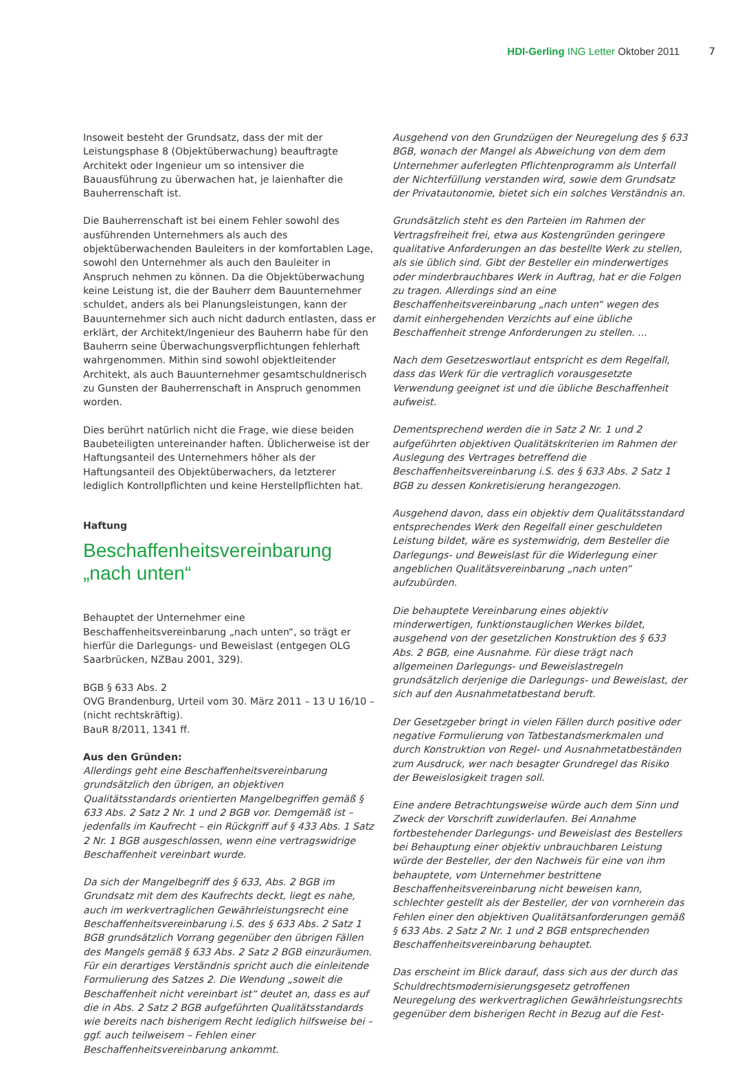HDI-Gerling ING Letter Oktober 2011
7
Insoweit besteht der Grundsatz, dass der mit der Leistungsphase 8 (Objektüberwachung) beauftragte Architekt oder Ingenieur um so intensiver die Bauausführung zu überwachen hat, je laienhafter die Bauherrenschaft ist.
Die Bauherrenschaft ist bei einem Fehler sowohl des ausführenden Unternehmers als auch des objektüberwachenden Bauleiters in der komfortablen Lage, sowohl den Unternehmer als auch den Bauleiter in Anspruch nehmen zu können. Da die Objektüberwachung keine Leistung ist, die der Bauherr dem Bauunternehmer schuldet, anders als bei Planungsleistungen, kann der Bauunternehmer sich auch nicht dadurch entlasten, dass er erklärt, der Architekt/Ingenieur des Bauherrn habe für den Bauherrn seine Überwachungsverpflichtungen fehlerhaft wahrgenommen. Mithin sind sowohl objektleitender Architekt, als auch Bauunternehmer gesamtschuldnerisch zu Gunsten der Bauherrenschaft in Anspruch genommen worden.
Dies berührt natürlich nicht die Frage, wie diese beiden Baubeteiligten untereinander haften. Üblicherweise ist der Haftungsanteil des Unternehmers höher als der Haftungsanteil des Objektüberwachers, da letzterer lediglich Kontrollpflichten und keine Herstellpflichten hat.
Haftung
Beschaffenheitsvereinbarung
„nach unten“
Behauptet der Unternehmer eine Beschaffenheitsvereinbarung „nach unten“, so trägt er hierfür die Darlegungs- und Beweislast (entgegen OLG Saarbrücken, NZBau 2001, 329).
BGB § 633 Abs. 2
OVG Brandenburg, Urteil vom 30. März 2011 – 13 U 16/10 – (nicht rechtskräftig).
BauR 8/2011, 1341 ff.
Aus den Gründen:
Allerdings geht eine Beschaffenheitsvereinbarung grundsätzlich den übrigen, an objektiven Qualitätsstandards orientierten Mangelbegriffen gemäß § 633 Abs. 2 Satz 2 Nr. 1 und 2 BGB vor. Demgemäß ist – jedenfalls im Kaufrecht – ein Rückgriff auf § 433 Abs. 1 Satz 2 Nr. 1 BGB ausgeschlossen, wenn eine vertragswidrige Beschaffenheit vereinbart wurde.
Da sich der Mangelbegriff des § 633, Abs. 2 BGB im Grundsatz mit dem des Kaufrechts deckt, liegt es nahe, auch im werkvertraglichen Gewährleistungsrecht eine Beschaffenheitsvereinbarung i.S. des § 633 Abs. 2 Satz 1 BGB grundsätzlich Vorrang gegenüber den übrigen Fällen des Mangels gemäß § 633 Abs. 2 Satz 2 BGB einzuräumen. Für ein derartiges Verständnis spricht auch die einleitende Formulierung des Satzes 2. Die Wendung „soweit die Beschaffenheit nicht vereinbart ist“ deutet an, dass es auf die in Abs. 2 Satz 2 BGB aufgeführten Qualitätsstandards wie bereits nach bisherigem Recht lediglich hilfsweise bei – ggf. auch teilweisem – Fehlen einer Beschaffenheitsvereinbarung ankommt.
Ausgehend von den Grundzügen der Neuregelung des § 633 BGB, wonach der Mangel als Abweichung von dem dem Unternehmer auferlegten Pflichtenprogramm als Unterfall der Nichterfüllung verstanden wird, sowie dem Grundsatz der Privatautonomie, bietet sich ein solches Verständnis an.
Grundsätzlich steht es den Parteien im Rahmen der Vertragsfreiheit frei, etwa aus Kostengründen geringere qualitative Anforderungen an das bestellte Werk zu stellen, als sie üblich sind. Gibt der Besteller ein minderwertiges oder minderbrauchbares Werk in Auftrag, hat er die Folgen zu tragen. Allerdings sind an eine Beschaffenheitsvereinbarung „nach unten“ wegen des damit einhergehenden Verzichts auf eine übliche Beschaffenheit strenge Anforderungen zu stellen. ...
Nach dem Gesetzeswortlaut entspricht es dem Regelfall, dass das Werk für die vertraglich vorausgesetzte Verwendung geeignet ist und die übliche Beschaffenheit aufweist.
Dementsprechend werden die in Satz 2 Nr. 1 und 2 aufgeführten objektiven Qualitätskriterien im Rahmen der Auslegung des Vertrages betreffend die Beschaffenheitsvereinbarung i.S. des § 633 Abs. 2 Satz 1 BGB zu dessen Konkretisierung herangezogen.
Ausgehend davon, dass ein objektiv dem Qualitätsstandard entsprechendes Werk den Regelfall einer geschuldeten Leistung bildet, wäre es systemwidrig, dem Besteller die Darlegungs- und Beweislast für die Widerlegung einer angeblichen Qualitätsvereinbarung „nach unten“ aufzubürden.
Die behauptete Vereinbarung eines objektiv minderwertigen, funktionstauglichen Werkes bildet, ausgehend von der gesetzlichen Konstruktion des § 633 Abs. 2 BGB, eine Ausnahme. Für diese trägt nach allgemeinen Darlegungs- und Beweislastregeln grundsätzlich derjenige die Darlegungs- und Beweislast, der sich auf den Ausnahmetatbestand beruft.
Der Gesetzgeber bringt in vielen Fällen durch positive oder negative Formulierung von Tatbestandsmerkmalen und durch Konstruktion von Regel- und Ausnahmetatbeständen zum Ausdruck, wer nach besagter Grundregel das Risiko der Beweislosigkeit tragen soll.
Eine andere Betrachtungsweise würde auch dem Sinn und Zweck der Vorschrift zuwiderlaufen. Bei Annahme fortbestehender Darlegungs- und Beweislast des Bestellers bei Behauptung einer objektiv unbrauchbaren Leistung würde der Besteller, der den Nachweis für eine von ihm behauptete, vom Unternehmer bestrittene Beschaffenheitsvereinbarung nicht beweisen kann, schlechter gestellt als der Besteller, der von vornherein das Fehlen einer den objektiven Qualitätsanforderungen gemäß § 633 Abs. 2 Satz 2 Nr. 1 und 2 BGB entsprechenden Beschaffenheitsvereinbarung behauptet.
Das erscheint im Blick darauf, dass sich aus der durch das Schuldrechtsmodernisierungsgesetz getroffenen Neuregelung des werkvertraglichen Gewährleistungsrechts gegenüber dem bisherigen Recht in Bezug auf die Fest-